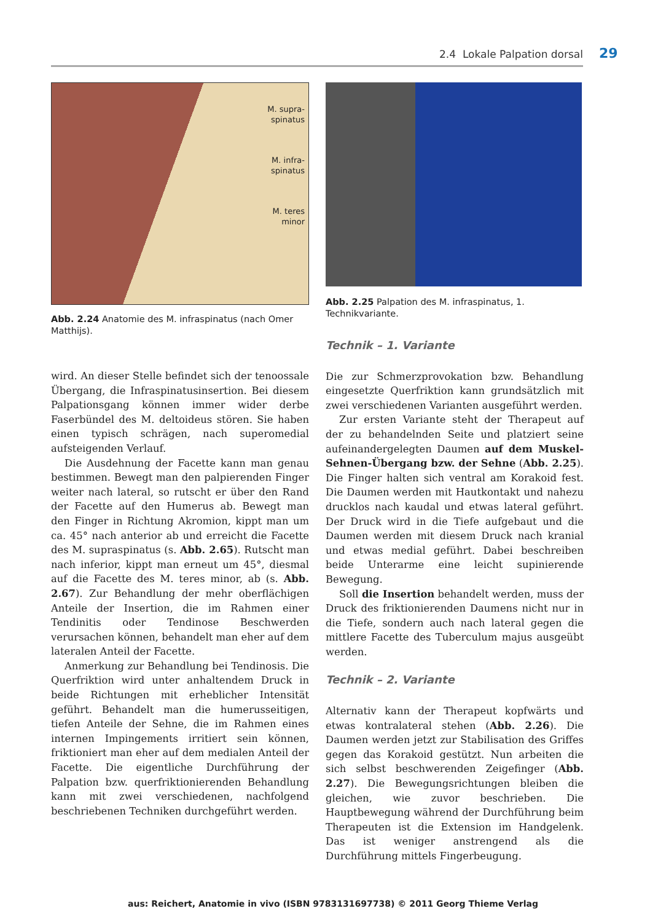2.4 Lokale Palpation dorsal 29
M. supra-
spinatus
M. infra-
spinatus
M. teres
minor
Abb. 2.24 Anatomie des M. infraspinatus (nach Omer Matthijs).
Abb. 2.25 Palpation des M. infraspinatus, 1. Technikvariante.
wird. An dieser Stelle befindet sich der tenoossale Übergang, die Infraspinatusinsertion. Bei diesem Palpationsgang können immer wider derbe Faserbündel des M. deltoideus stören. Sie haben einen typisch schrägen, nach superomedial aufsteigenden Verlauf.
Die Ausdehnung der Facette kann man genau bestimmen. Bewegt man den palpierenden Finger weiter nach lateral, so rutscht er über den Rand der Facette auf den Humerus ab. Bewegt man den Finger in Richtung Akromion, kippt man um ca. 45° nach anterior ab und erreicht die Facette des M. supraspinatus (s. Abb. 2.65). Rutscht man nach inferior, kippt man erneut um 45°, diesmal auf die Facette des M. teres minor, ab (s. Abb. 2.67). Zur Behandlung der mehr oberflächigen Anteile der Insertion, die im Rahmen einer Tendinitis oder Tendinose Beschwerden verursachen können, behandelt man eher auf dem lateralen Anteil der Facette.
Anmerkung zur Behandlung bei Tendinosis. Die Querfriktion wird unter anhaltendem Druck in beide Richtungen mit erheblicher Intensität geführt. Behandelt man die humerusseitigen, tiefen Anteile der Sehne, die im Rahmen eines internen Impingements irritiert sein können, friktioniert man eher auf dem medialen Anteil der Facette. Die eigentliche Durchführung der Palpation bzw. querfriktionierenden Behandlung kann mit zwei verschiedenen, nachfolgend beschriebenen Techniken durchgeführt werden.
Technik – 1. Variante
Die zur Schmerzprovokation bzw. Behandlung eingesetzte Querfriktion kann grundsätzlich mit zwei verschiedenen Varianten ausgeführt werden.
Zur ersten Variante steht der Therapeut auf der zu behandelnden Seite und platziert seine aufeinandergelegten Daumen auf dem Muskel-Sehnen-Übergang bzw. der Sehne (Abb. 2.25). Die Finger halten sich ventral am Korakoid fest. Die Daumen werden mit Hautkontakt und nahezu drucklos nach kaudal und etwas lateral geführt. Der Druck wird in die Tiefe aufgebaut und die Daumen werden mit diesem Druck nach kranial und etwas medial geführt. Dabei beschreiben beide Unterarme eine leicht supinierende Bewegung.
Soll die Insertion behandelt werden, muss der Druck des friktionierenden Daumens nicht nur in die Tiefe, sondern auch nach lateral gegen die mittlere Facette des Tuberculum majus ausgeübt werden.
Technik – 2. Variante
Alternativ kann der Therapeut kopfwärts und etwas kontralateral stehen (Abb. 2.26). Die Daumen werden jetzt zur Stabilisation des Griffes gegen das Korakoid gestützt. Nun arbeiten die sich selbst beschwerenden Zeigefinger (Abb. 2.27). Die Bewegungsrichtungen bleiben die gleichen, wie zuvor beschrieben. Die Hauptbewegung während der Durchführung beim Therapeuten ist die Extension im Handgelenk. Das ist weniger anstrengend als die Durchführung mittels Fingerbeugung.
aus: Reichert, Anatomie in vivo (ISBN 9783131697738) © 2011 Georg Thieme Verlag